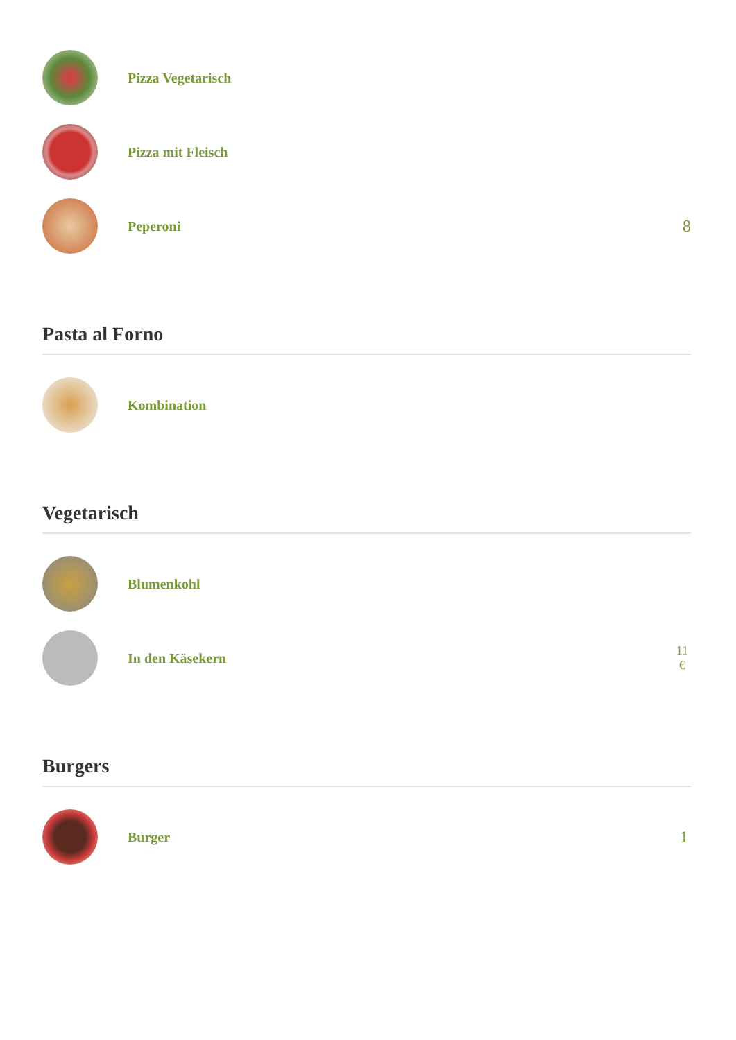Pizza Vegetarisch
Pizza mit Fleisch
Peperoni
8
Pasta al Forno
Kombination
Vegetarisch
Blumenkohl
In den Käsekern
11
€
Burgers
Burger
1